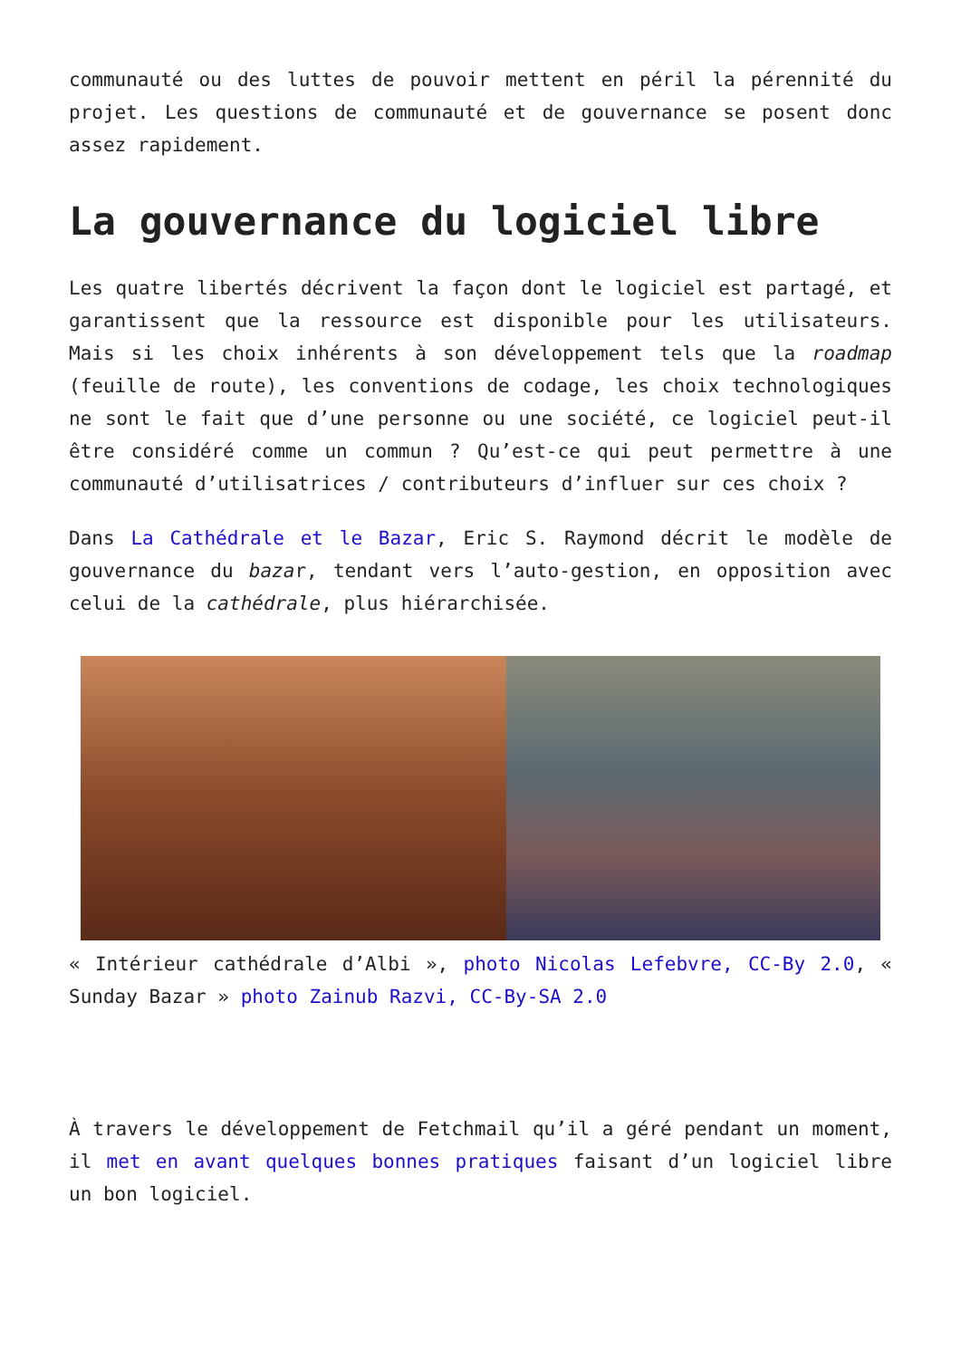communauté ou des luttes de pouvoir mettent en péril la pérennité du projet. Les questions de communauté et de gouvernance se posent donc assez rapidement.
La gouvernance du logiciel libre
Les quatre libertés décrivent la façon dont le logiciel est partagé, et garantissent que la ressource est disponible pour les utilisateurs. Mais si les choix inhérents à son développement tels que la roadmap (feuille de route), les conventions de codage, les choix technologiques ne sont le fait que d’une personne ou une société, ce logiciel peut-il être considéré comme un commun ? Qu’est-ce qui peut permettre à une communauté d’utilisatrices / contributeurs d’influer sur ces choix ?
Dans La Cathédrale et le Bazar, Eric S. Raymond décrit le modèle de gouvernance du bazar, tendant vers l’auto-gestion, en opposition avec celui de la cathédrale, plus hiérarchisée.
« Intérieur cathédrale d’Albi », photo Nicolas Lefebvre, CC-By 2.0, « Sunday Bazar » photo Zainub Razvi, CC-By-SA 2.0
À travers le développement de Fetchmail qu’il a géré pendant un moment, il met en avant quelques bonnes pratiques faisant d’un logiciel libre un bon logiciel.